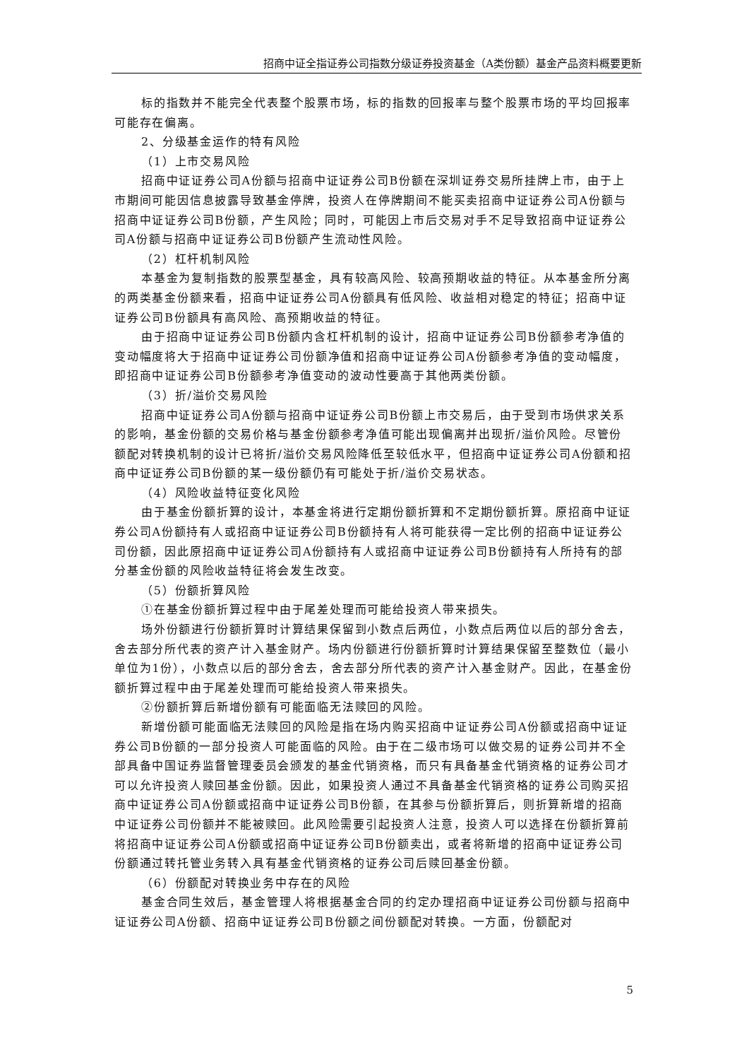招商中证全指证券公司指数分级证券投资基金（A类份额）基金产品资料概要更新
标的指数并不能完全代表整个股票市场，标的指数的回报率与整个股票市场的平均回报率可能存在偏离。
2、分级基金运作的特有风险
（1）上市交易风险
招商中证证券公司A份额与招商中证证券公司B份额在深圳证券交易所挂牌上市，由于上市期间可能因信息披露导致基金停牌，投资人在停牌期间不能买卖招商中证证券公司A份额与招商中证证券公司B份额，产生风险；同时，可能因上市后交易对手不足导致招商中证证券公司A份额与招商中证证券公司B份额产生流动性风险。
（2）杠杆机制风险
本基金为复制指数的股票型基金，具有较高风险、较高预期收益的特征。从本基金所分离的两类基金份额来看，招商中证证券公司A份额具有低风险、收益相对稳定的特征；招商中证证券公司B份额具有高风险、高预期收益的特征。
由于招商中证证券公司B份额内含杠杆机制的设计，招商中证证券公司B份额参考净值的变动幅度将大于招商中证证券公司份额净值和招商中证证券公司A份额参考净值的变动幅度，即招商中证证券公司B份额参考净值变动的波动性要高于其他两类份额。
（3）折/溢价交易风险
招商中证证券公司A份额与招商中证证券公司B份额上市交易后，由于受到市场供求关系的影响，基金份额的交易价格与基金份额参考净值可能出现偏离并出现折/溢价风险。尽管份额配对转换机制的设计已将折/溢价交易风险降低至较低水平，但招商中证证券公司A份额和招商中证证券公司B份额的某一级份额仍有可能处于折/溢价交易状态。
（4）风险收益特征变化风险
由于基金份额折算的设计，本基金将进行定期份额折算和不定期份额折算。原招商中证证券公司A份额持有人或招商中证证券公司B份额持有人将可能获得一定比例的招商中证证券公司份额，因此原招商中证证券公司A份额持有人或招商中证证券公司B份额持有人所持有的部分基金份额的风险收益特征将会发生改变。
（5）份额折算风险
①在基金份额折算过程中由于尾差处理而可能给投资人带来损失。
场外份额进行份额折算时计算结果保留到小数点后两位，小数点后两位以后的部分舍去，舍去部分所代表的资产计入基金财产。场内份额进行份额折算时计算结果保留至整数位（最小单位为1份），小数点以后的部分舍去，舍去部分所代表的资产计入基金财产。因此，在基金份额折算过程中由于尾差处理而可能给投资人带来损失。
②份额折算后新增份额有可能面临无法赎回的风险。
新增份额可能面临无法赎回的风险是指在场内购买招商中证证券公司A份额或招商中证证券公司B份额的一部分投资人可能面临的风险。由于在二级市场可以做交易的证券公司并不全部具备中国证券监督管理委员会颁发的基金代销资格，而只有具备基金代销资格的证券公司才可以允许投资人赎回基金份额。因此，如果投资人通过不具备基金代销资格的证券公司购买招商中证证券公司A份额或招商中证证券公司B份额，在其参与份额折算后，则折算新增的招商中证证券公司份额并不能被赎回。此风险需要引起投资人注意，投资人可以选择在份额折算前将招商中证证券公司A份额或招商中证证券公司B份额卖出，或者将新增的招商中证证券公司份额通过转托管业务转入具有基金代销资格的证券公司后赎回基金份额。
（6）份额配对转换业务中存在的风险
基金合同生效后，基金管理人将根据基金合同的约定办理招商中证证券公司份额与招商中证证券公司A份额、招商中证证券公司B份额之间份额配对转换。一方面，份额配对
5